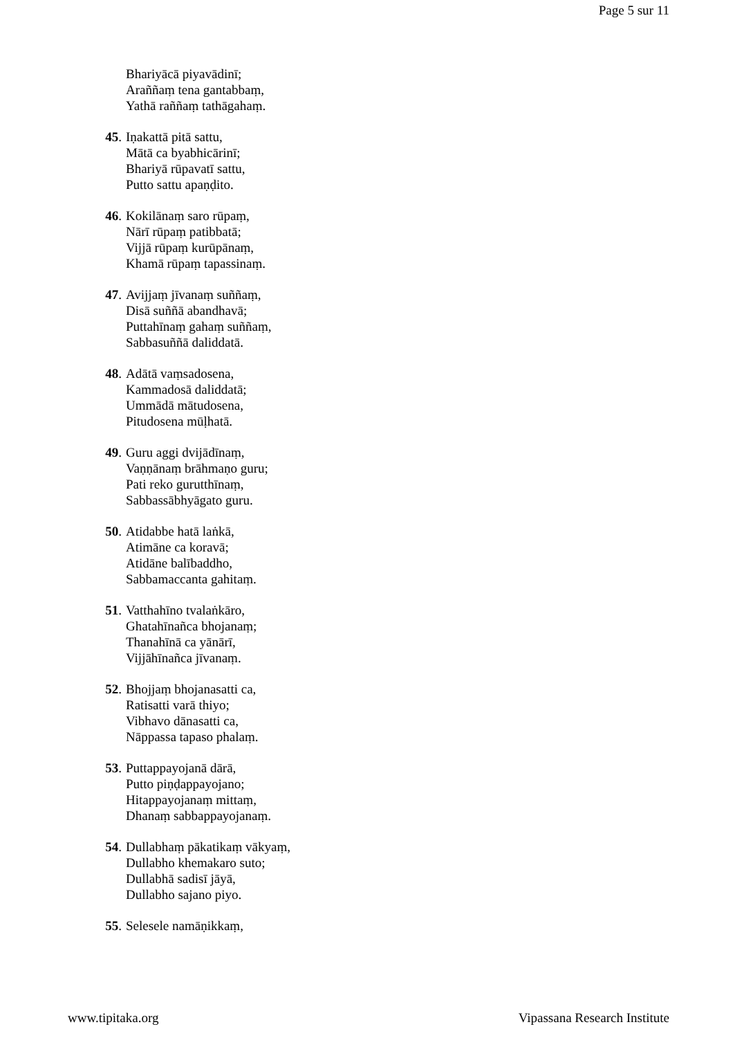Page 5 sur 11
Bhariyācā piyavādinī;
Araññaṃ tena gantabbaṃ,
Yathā raññaṃ tathāgahaṃ.
45. Iṇakattā pitā sattu,
Mātā ca byabhicārinī;
Bhariyā rūpavatī sattu,
Putto sattu apaṇḍito.
46. Kokilānaṃ saro rūpaṃ,
Nārī rūpaṃ patibbatā;
Vijjā rūpaṃ kurūpānaṃ,
Khamā rūpaṃ tapassinaṃ.
47. Avijjaṃ jīvanaṃ suññaṃ,
Disā suññā abandhavā;
Puttahīnaṃ gahaṃ suññaṃ,
Sabbasuññā daliddatā.
48. Adātā vaṃsadosena,
Kammadosā daliddatā;
Ummādā mātudosena,
Pitudosena mūḷhatā.
49. Guru aggi dvijādīnaṃ,
Vaṇṇānaṃ brāhmaṇo guru;
Pati reko gurutthīnaṃ,
Sabbassābhyāgato guru.
50. Atidabbe hatā laṅkā,
Atimāne ca koravā;
Atidāne balībaddho,
Sabbamaccanta gahitaṃ.
51. Vatthahīno tvalaṅkāro,
Ghatahīnañca bhojanaṃ;
Thanahīnā ca yānārī,
Vijjāhīnañca jīvanaṃ.
52. Bhojjaṃ bhojanasatti ca,
Ratisatti varā thiyo;
Vibhavo dānasatti ca,
Nāppassa tapaso phalaṃ.
53. Puttappayojanā dārā,
Putto piṇḍappayojano;
Hitappayojanaṃ mittaṃ,
Dhanaṃ sabbappayojanaṃ.
54. Dullabhaṃ pākatikaṃ vākyaṃ,
Dullabho khemakaro suto;
Dullabhā sadisī jāyā,
Dullabho sajano piyo.
55. Selesele namāṇikkaṃ,
www.tipitaka.org Vipassana Research Institute